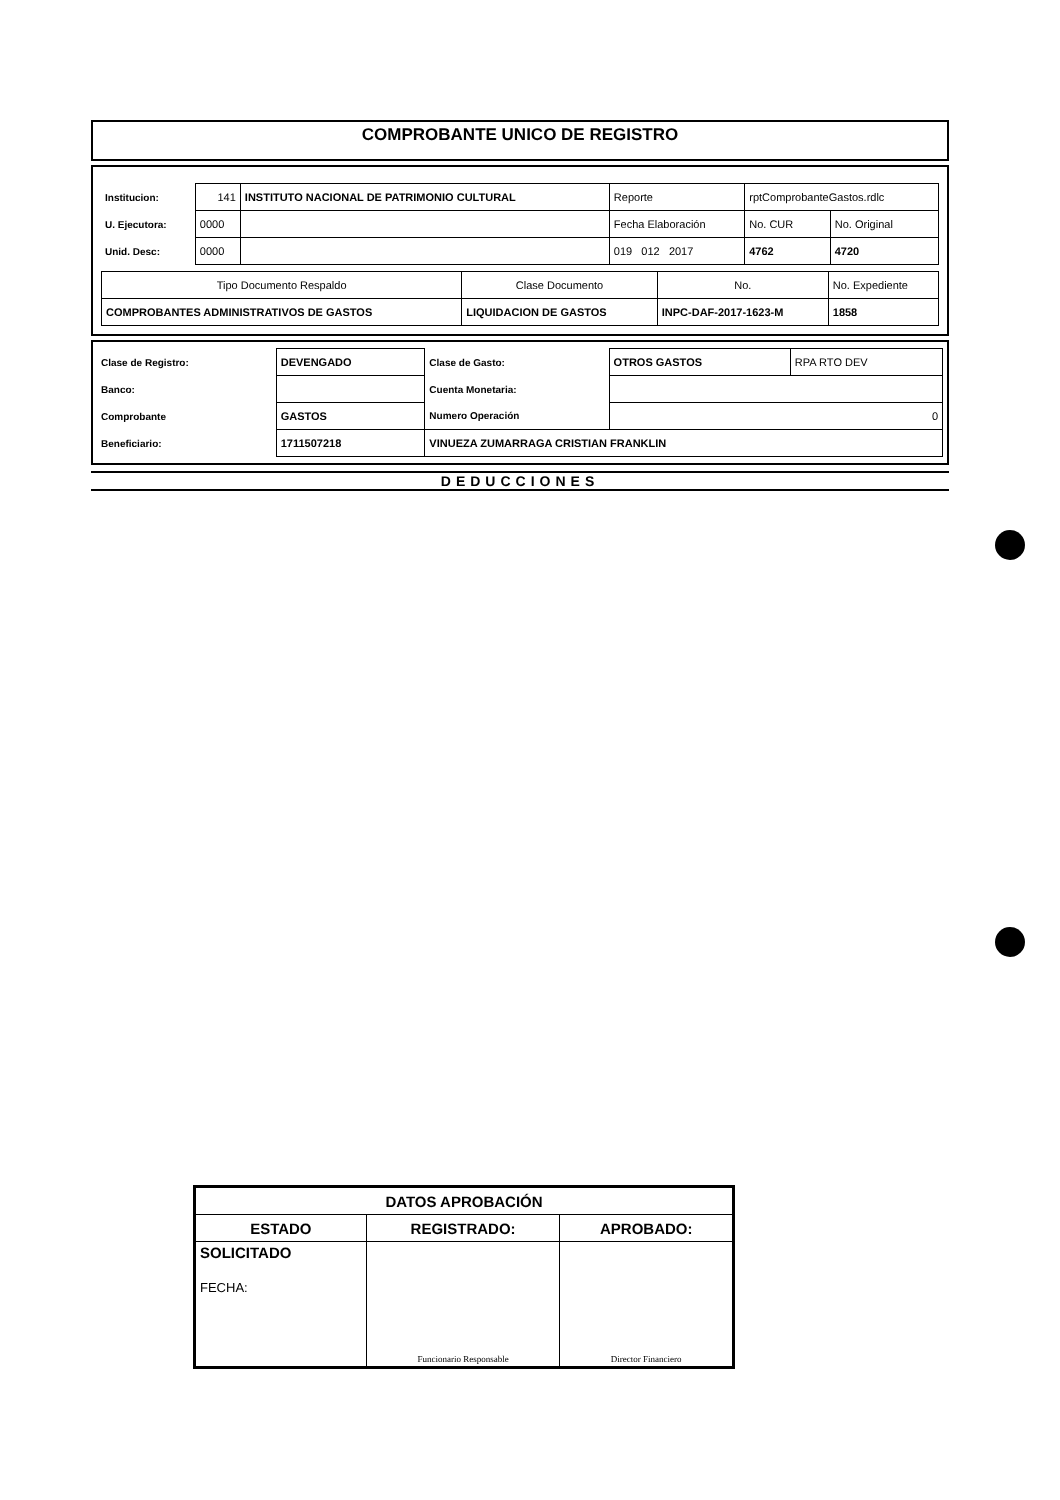COMPROBANTE UNICO DE REGISTRO
| Institucion: | 141 | INSTITUTO NACIONAL DE PATRIMONIO CULTURAL | Reporte | rptComprobanteGastos.rdlc | |
| U. Ejecutora: | 0000 | | Fecha Elaboración | No. CUR | No. Original |
| Unid. Desc: | 0000 | | 019 012 2017 | 4762 | 4720 |
| Tipo Documento Respaldo | Clase Documento | No. | No. Expediente |
| COMPROBANTES ADMINISTRATIVOS DE GASTOS | LIQUIDACION DE GASTOS | INPC-DAF-2017-1623-M | 1858 |
| Clase de Registro: | DEVENGADO | Clase de Gasto: | OTROS GASTOS | RPA RTO DEV |
| Banco: | | Cuenta Monetaria: | | |
| Comprobante | GASTOS | Numero Operación | 0 | |
| Beneficiario: | 1711507218 | VINUEZA ZUMARRAGA CRISTIAN FRANKLIN | | |
DEDUCCIONES
| DATOS APROBACIÓN | | |
| ESTADO | REGISTRADO: | APROBADO: |
| SOLICITADO FECHA: | Funcionario Responsable | Director Financiero |